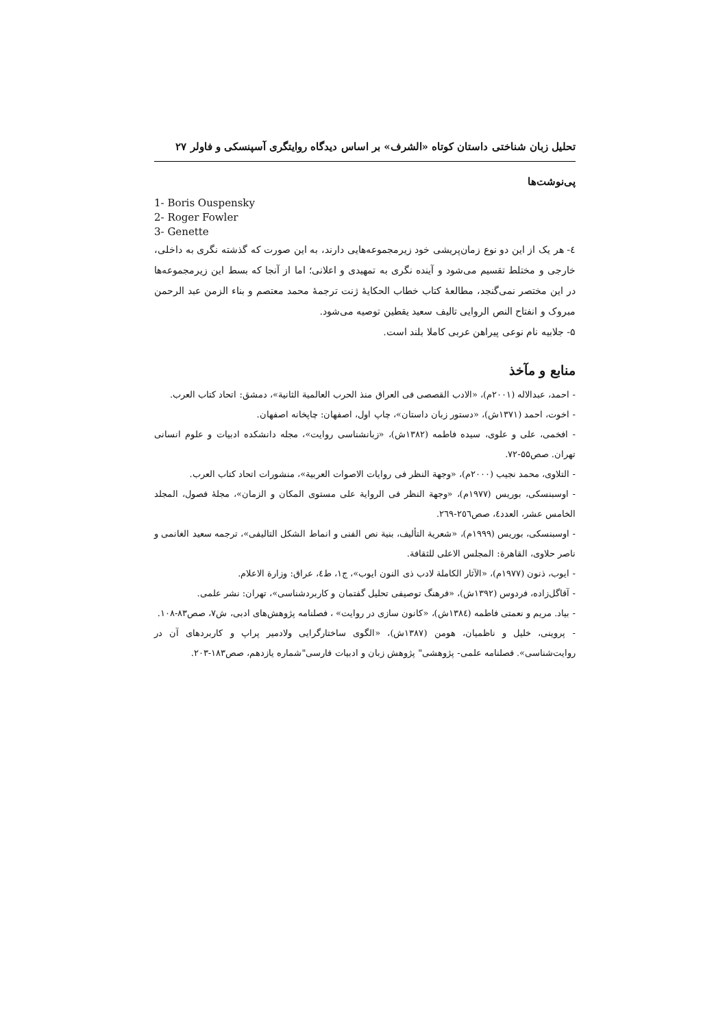تحلیل زبان شناختی داستان کوتاه «الشرف» بر اساس دیدگاه روایتگری آسپنسکی و فاولر ۲۷
پی‌نوشت‌ها
1- Boris Ouspensky
2- Roger Fowler
3- Genette
٤- هر یک از این دو نوع زمان‌پریشی خود زیرمجموعه‌هایی دارند، به این صورت که گذشته نگری به داخلی، خارجی و مختلط تقسیم می‌شود و آینده نگری به تمهیدی و اعلانی؛ اما از آنجا که بسط این زیرمجموعه‌ها در این مختصر نمی‌گنجد، مطالعهٔ کتاب خطاب الحکایهٔ ژنت ترجمهٔ محمد معتصم و بناء الزمن عبد الرحمن مبروک و انفتاح النص الروایی تالیف سعید یقطین توصیه می‌شود.
۵- جلابیه نام نوعی پیراهن عربی کاملا بلند است.
منابع و مآخذ
- احمد، عبدالاله (۲۰۰۱م)، «الادب القصصی فی العراق منذ الحرب العالمیة الثانیة»، دمشق: اتحاد کتاب العرب.
- اخوت، احمد (۱۳۷۱ش)، «دستور زبان داستان»، چاپ اول، اصفهان: چاپخانه اصفهان.
- افخمی، علی و علوی، سیده فاطمه (۱۳۸۲ش)، «زبانشناسی روایت»، مجله دانشکده ادبیات و علوم انسانی تهران. صص۵۵-۷۲.
- التلاوی، محمد نجیب (۲۰۰۰م)، «وجهة النظر فی روایات الاصوات العربیة»، منشورات اتحاد کتاب العرب.
- اوسبنسکی، بوریس (۱۹۷۷م)، «وجهة النظر فی الروایة علی مستوی المکان و الزمان»، مجلهٔ فصول، المجلد الخامس عشر، العدد٤، صص٢٥٦-٢٦٩.
- اوسبنسکی، بوریس (۱۹۹۹م)، «شعریة التألیف، بنیة نص الفنی و انماط الشکل التالیفی»، ترجمه سعید الغانمی و ناصر حلاوی، القاهرة: المجلس الاعلی للثقافة.
- ایوب، ذنون (۱۹۷۷م)، «الآثار الکاملة لادب ذی النون ایوب»، ج۱، ط٤، عراق: وزارة الاعلام.
- آقاگل‌زاده، فردوس (۱۳۹۲ش)، «فرهنگ توصیفی تحلیل گفتمان و کاربردشناسی»، تهران: نشر علمی.
- بیاد. مریم و نعمتی فاطمه (۱۳۸٤ش)، «کانون سازی در روایت» ، فصلنامه پژوهش‌های ادبی، ش۷، صص۸۳-۱۰۸.
- پروینی، خلیل و ناظمیان، هومن (۱۳۸۷ش)، «الگوی ساختارگرایی ولادمیر پراپ و کاربردهای آن در روایت‌شناسی». فصلنامه علمی- پژوهشی" پژوهش زبان و ادبیات فارسی"شماره یازدهم، صص۱۸۳-۲۰۳.